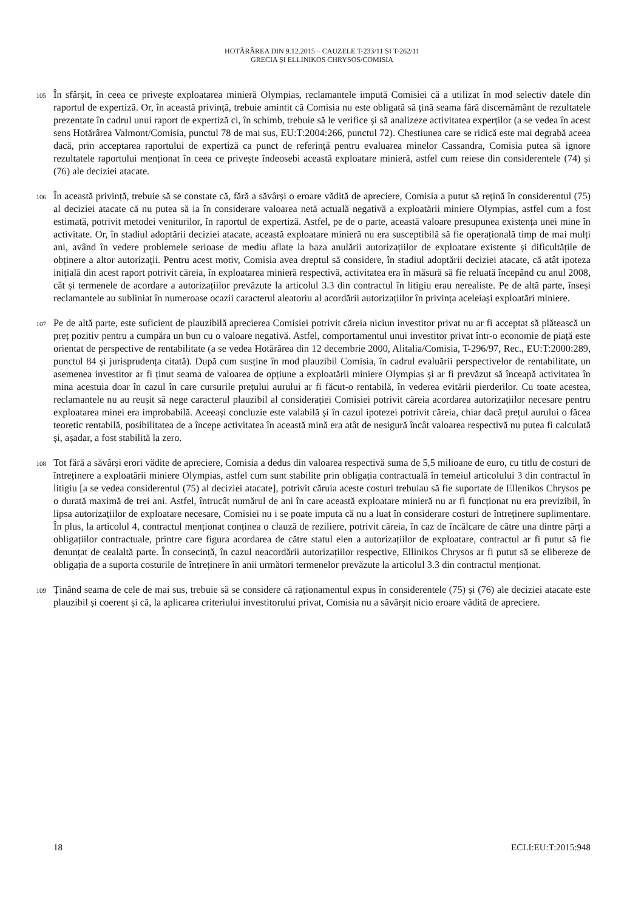HOTĂRÂREA DIN 9.12.2015 – CAUZELE T-233/11 ȘI T-262/11
GRECIA ȘI ELLINIKOS CHRYSOS/COMISIA
105
În sfârșit, în ceea ce privește exploatarea minieră Olympias, reclamantele impută Comisiei că a utilizat în mod selectiv datele din raportul de expertiză. Or, în această privință, trebuie amintit că Comisia nu este obligată să țină seama fără discernământ de rezultatele prezentate în cadrul unui raport de expertiză ci, în schimb, trebuie să le verifice și să analizeze activitatea experților (a se vedea în acest sens Hotărârea Valmont/Comisia, punctul 78 de mai sus, EU:T:2004:266, punctul 72). Chestiunea care se ridică este mai degrabă aceea dacă, prin acceptarea raportului de expertiză ca punct de referință pentru evaluarea minelor Cassandra, Comisia putea să ignore rezultatele raportului menționat în ceea ce privește îndeosebi această exploatare minieră, astfel cum reiese din considerentele (74) și (76) ale deciziei atacate.
106
În această privință, trebuie să se constate că, fără a săvârși o eroare vădită de apreciere, Comisia a putut să rețină în considerentul (75) al deciziei atacate că nu putea să ia în considerare valoarea netă actuală negativă a exploatării miniere Olympias, astfel cum a fost estimată, potrivit metodei veniturilor, în raportul de expertiză. Astfel, pe de o parte, această valoare presupunea existența unei mine în activitate. Or, în stadiul adoptării deciziei atacate, această exploatare minieră nu era susceptibilă să fie operațională timp de mai mulți ani, având în vedere problemele serioase de mediu aflate la baza anulării autorizațiilor de exploatare existente și dificultățile de obținere a altor autorizații. Pentru acest motiv, Comisia avea dreptul să considere, în stadiul adoptării deciziei atacate, că atât ipoteza inițială din acest raport potrivit căreia, în exploatarea minieră respectivă, activitatea era în măsură să fie reluată începând cu anul 2008, cât și termenele de acordare a autorizațiilor prevăzute la articolul 3.3 din contractul în litigiu erau nerealiste. Pe de altă parte, înseși reclamantele au subliniat în numeroase ocazii caracterul aleatoriu al acordării autorizațiilor în privința aceleiași exploatări miniere.
107
Pe de altă parte, este suficient de plauzibilă aprecierea Comisiei potrivit căreia niciun investitor privat nu ar fi acceptat să plătească un preț pozitiv pentru a cumpăra un bun cu o valoare negativă. Astfel, comportamentul unui investitor privat într-o economie de piață este orientat de perspective de rentabilitate (a se vedea Hotărârea din 12 decembrie 2000, Alitalia/Comisia, T-296/97, Rec., EU:T:2000:289, punctul 84 și jurisprudența citată). După cum susține în mod plauzibil Comisia, în cadrul evaluării perspectivelor de rentabilitate, un asemenea investitor ar fi ținut seama de valoarea de opțiune a exploatării miniere Olympias și ar fi prevăzut să înceapă activitatea în mina acestuia doar în cazul în care cursurile prețului aurului ar fi făcut-o rentabilă, în vederea evitării pierderilor. Cu toate acestea, reclamantele nu au reușit să nege caracterul plauzibil al considerației Comisiei potrivit căreia acordarea autorizațiilor necesare pentru exploatarea minei era improbabilă. Aceeași concluzie este valabilă și în cazul ipotezei potrivit căreia, chiar dacă prețul aurului o făcea teoretic rentabilă, posibilitatea de a începe activitatea în această mină era atât de nesigură încât valoarea respectivă nu putea fi calculată și, așadar, a fost stabilită la zero.
108
Tot fără a săvârși erori vădite de apreciere, Comisia a dedus din valoarea respectivă suma de 5,5 milioane de euro, cu titlu de costuri de întreținere a exploatării miniere Olympias, astfel cum sunt stabilite prin obligația contractuală în temeiul articolului 3 din contractul în litigiu [a se vedea considerentul (75) al deciziei atacate], potrivit căruia aceste costuri trebuiau să fie suportate de Ellenikos Chrysos pe o durată maximă de trei ani. Astfel, întrucât numărul de ani în care această exploatare minieră nu ar fi funcționat nu era previzibil, în lipsa autorizațiilor de exploatare necesare, Comisiei nu i se poate imputa că nu a luat în considerare costuri de întreținere suplimentare. În plus, la articolul 4, contractul menționat conținea o clauză de reziliere, potrivit căreia, în caz de încălcare de către una dintre părți a obligațiilor contractuale, printre care figura acordarea de către statul elen a autorizațiilor de exploatare, contractul ar fi putut să fie denunțat de cealaltă parte. În consecință, în cazul neacordării autorizațiilor respective, Ellinikos Chrysos ar fi putut să se elibereze de obligația de a suporta costurile de întreținere în anii următori termenelor prevăzute la articolul 3.3 din contractul menționat.
109
Ținând seama de cele de mai sus, trebuie să se considere că raționamentul expus în considerentele (75) și (76) ale deciziei atacate este plauzibil și coerent și că, la aplicarea criteriului investitorului privat, Comisia nu a săvârșit nicio eroare vădită de apreciere.
18 ECLI:EU:T:2015:948